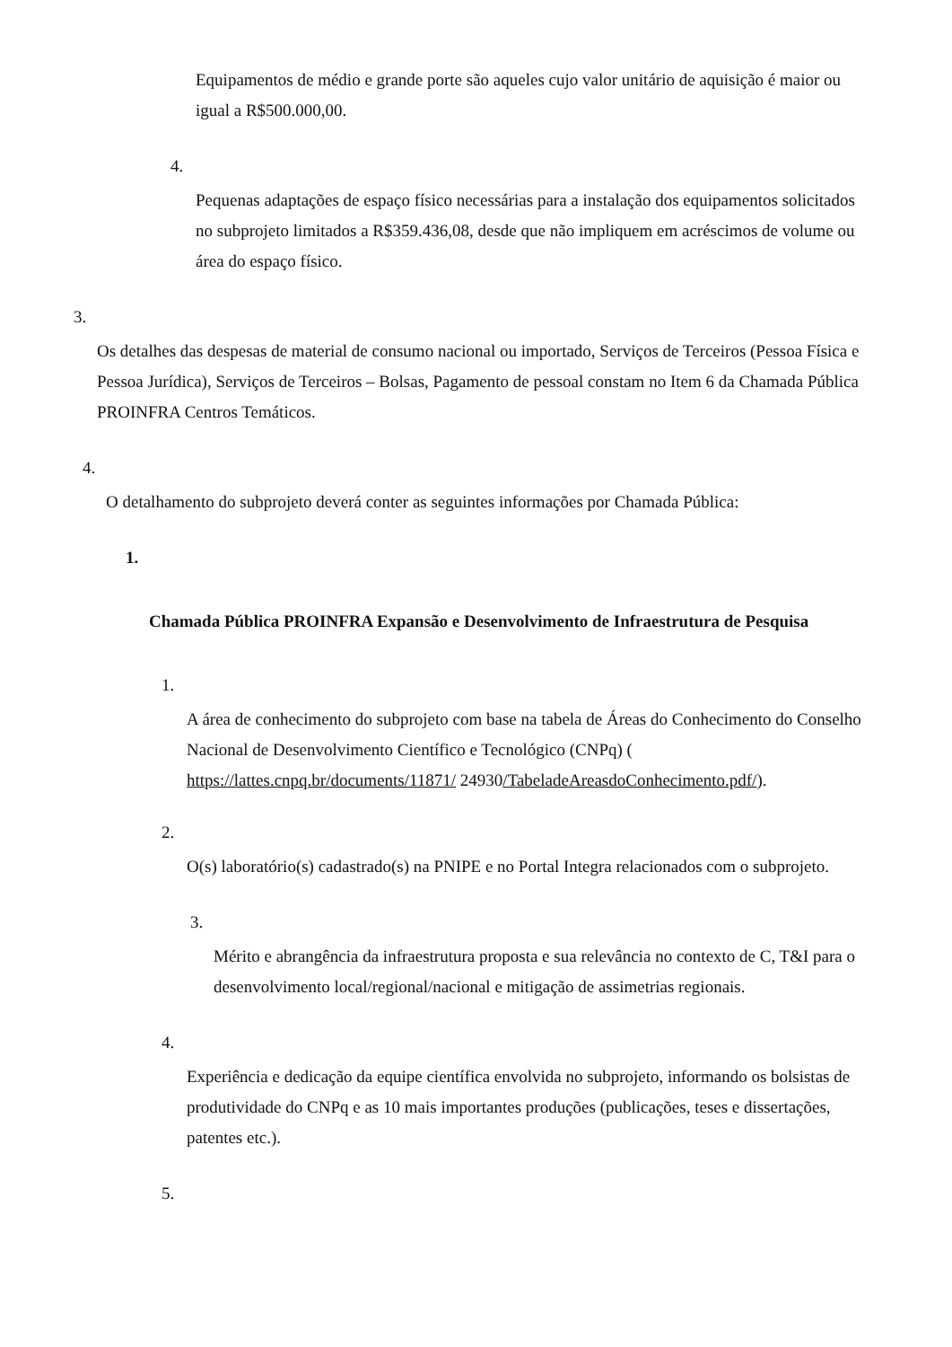Equipamentos de médio e grande porte são aqueles cujo valor unitário de aquisição é maior ou igual a R$500.000,00.
4.
Pequenas adaptações de espaço físico necessárias para a instalação dos equipamentos solicitados no subprojeto limitados a R$359.436,08, desde que não impliquem em acréscimos de volume ou área do espaço físico.
3.
Os detalhes das despesas de material de consumo nacional ou importado, Serviços de Terceiros (Pessoa Física e Pessoa Jurídica), Serviços de Terceiros – Bolsas, Pagamento de pessoal constam no Item 6 da Chamada Pública PROINFRA Centros Temáticos.
4.
O detalhamento do subprojeto deverá conter as seguintes informações por Chamada Pública:
1.
Chamada Pública PROINFRA Expansão e Desenvolvimento de Infraestrutura de Pesquisa
1.
A área de conhecimento do subprojeto com base na tabela de Áreas do Conhecimento do Conselho Nacional de Desenvolvimento Científico e Tecnológico (CNPq) ( https://lattes.cnpq.br/documents/11871/ 24930/TabeladeAreasdoConhecimento.pdf/).
2.
O(s) laboratório(s) cadastrado(s) na PNIPE e no Portal Integra relacionados com o subprojeto.
3.
Mérito e abrangência da infraestrutura proposta e sua relevância no contexto de C, T&I para o desenvolvimento local/regional/nacional e mitigação de assimetrias regionais.
4.
Experiência e dedicação da equipe científica envolvida no subprojeto, informando os bolsistas de produtividade do CNPq e as 10 mais importantes produções (publicações, teses e dissertações, patentes etc.).
5.